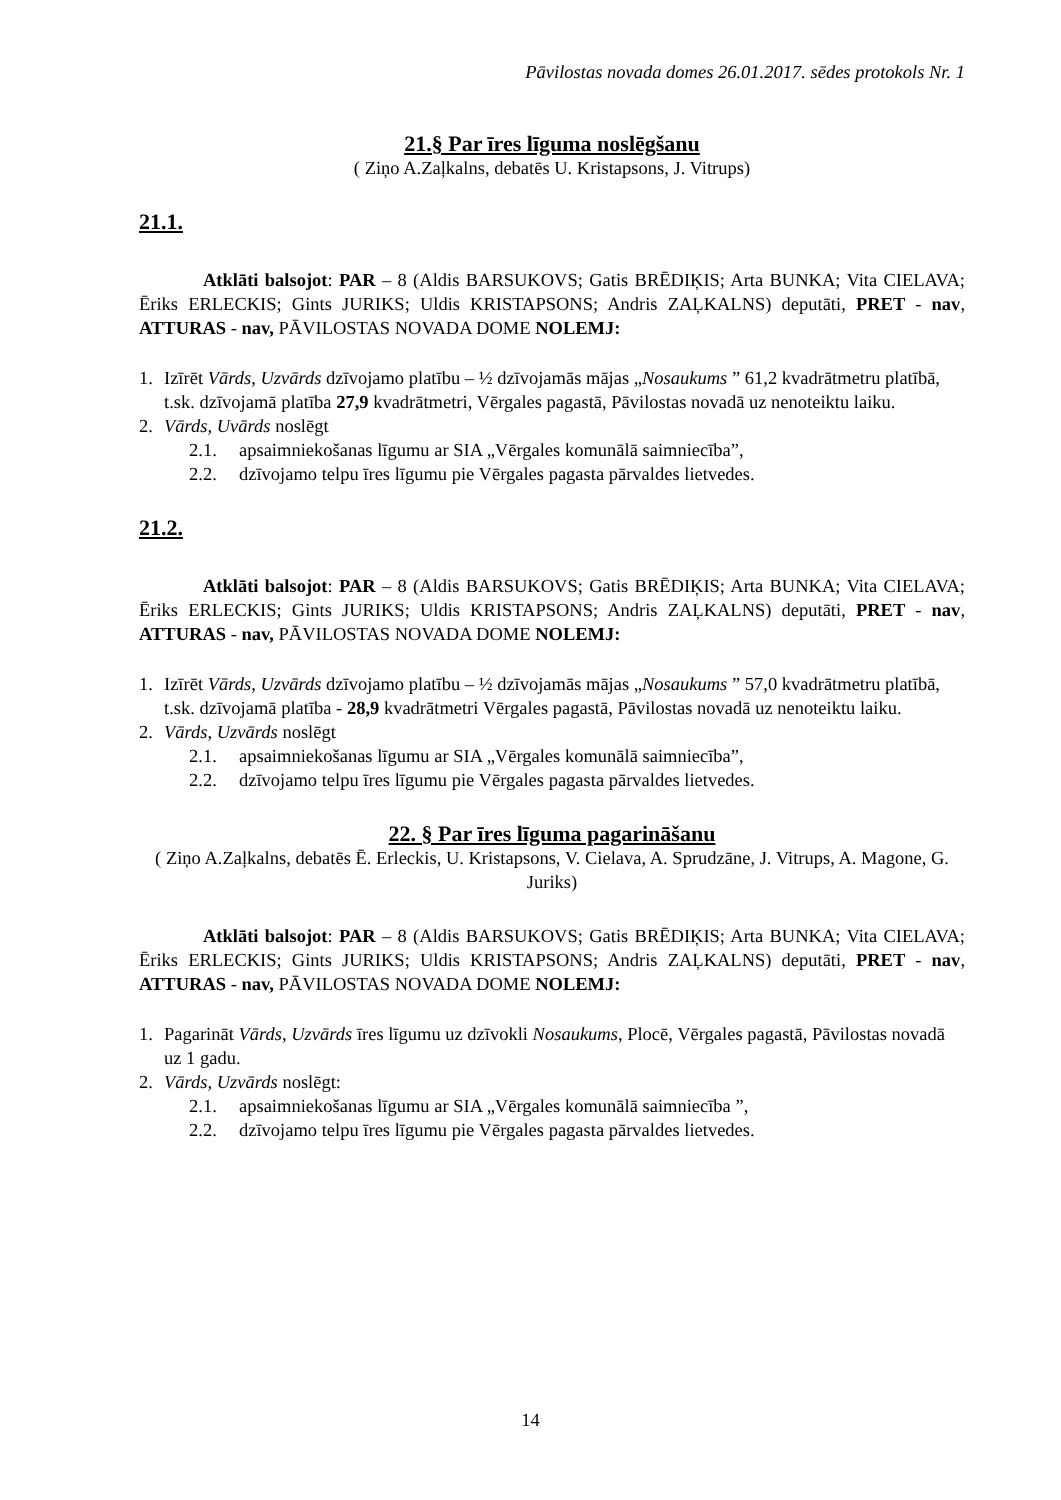Pāvilostas novada domes 26.01.2017. sēdes protokols Nr. 1
21.§ Par īres līguma noslēgšanu
( Ziņo A.Zaļkalns, debatēs U. Kristapsons, J. Vitrups)
21.1.
Atklāti balsojot: PAR – 8 (Aldis BARSUKOVS; Gatis BRĒDIĶIS; Arta BUNKA; Vita CIELAVA; Ēriks ERLECKIS; Gints JURIKS; Uldis KRISTAPSONS; Andris ZAĻKALNS) deputāti, PRET - nav, ATTURAS - nav, PĀVILOSTAS NOVADA DOME NOLEMJ:
1. Izīrēt Vārds, Uzvārds dzīvojamo platību – ½ dzīvojamās mājas „Nosaukums ” 61,2 kvadrātmetru platībā, t.sk. dzīvojamā platība 27,9 kvadrātmetri, Vērgales pagastā, Pāvilostas novadā uz nenoteiktu laiku.
2. Vārds, Uvārds noslēgt
2.1. apsaimniekošanas līgumu ar SIA „Vērgales komunālā saimniecība”,
2.2. dzīvojamo telpu īres līgumu pie Vērgales pagasta pārvaldes lietvedes.
21.2.
Atklāti balsojot: PAR – 8 (Aldis BARSUKOVS; Gatis BRĒDIĶIS; Arta BUNKA; Vita CIELAVA; Ēriks ERLECKIS; Gints JURIKS; Uldis KRISTAPSONS; Andris ZAĻKALNS) deputāti, PRET - nav, ATTURAS - nav, PĀVILOSTAS NOVADA DOME NOLEMJ:
1. Izīrēt Vārds, Uzvārds dzīvojamo platību – ½ dzīvojamās mājas „Nosaukums ” 57,0 kvadrātmetru platībā, t.sk. dzīvojamā platība - 28,9 kvadrātmetri Vērgales pagastā, Pāvilostas novadā uz nenoteiktu laiku.
2. Vārds, Uzvārds noslēgt
2.1. apsaimniekošanas līgumu ar SIA „Vērgales komunālā saimniecība”,
2.2. dzīvojamo telpu īres līgumu pie Vērgales pagasta pārvaldes lietvedes.
22. § Par īres līguma pagarināšanu
( Ziņo A.Zaļkalns, debatēs Ē. Erleckis, U. Kristapsons, V. Cielava, A. Sprudzāne, J. Vitrups, A. Magone, G. Juriks)
Atklāti balsojot: PAR – 8 (Aldis BARSUKOVS; Gatis BRĒDIĶIS; Arta BUNKA; Vita CIELAVA; Ēriks ERLECKIS; Gints JURIKS; Uldis KRISTAPSONS; Andris ZAĻKALNS) deputāti, PRET - nav, ATTURAS - nav, PĀVILOSTAS NOVADA DOME NOLEMJ:
1. Pagarināt Vārds, Uzvārds īres līgumu uz dzīvokli Nosaukums, Plocē, Vērgales pagastā, Pāvilostas novadā uz 1 gadu.
2. Vārds, Uzvārds noslēgt:
2.1. apsaimniekošanas līgumu ar SIA „Vērgales komunālā saimniecība ”,
2.2. dzīvojamo telpu īres līgumu pie Vērgales pagasta pārvaldes lietvedes.
14